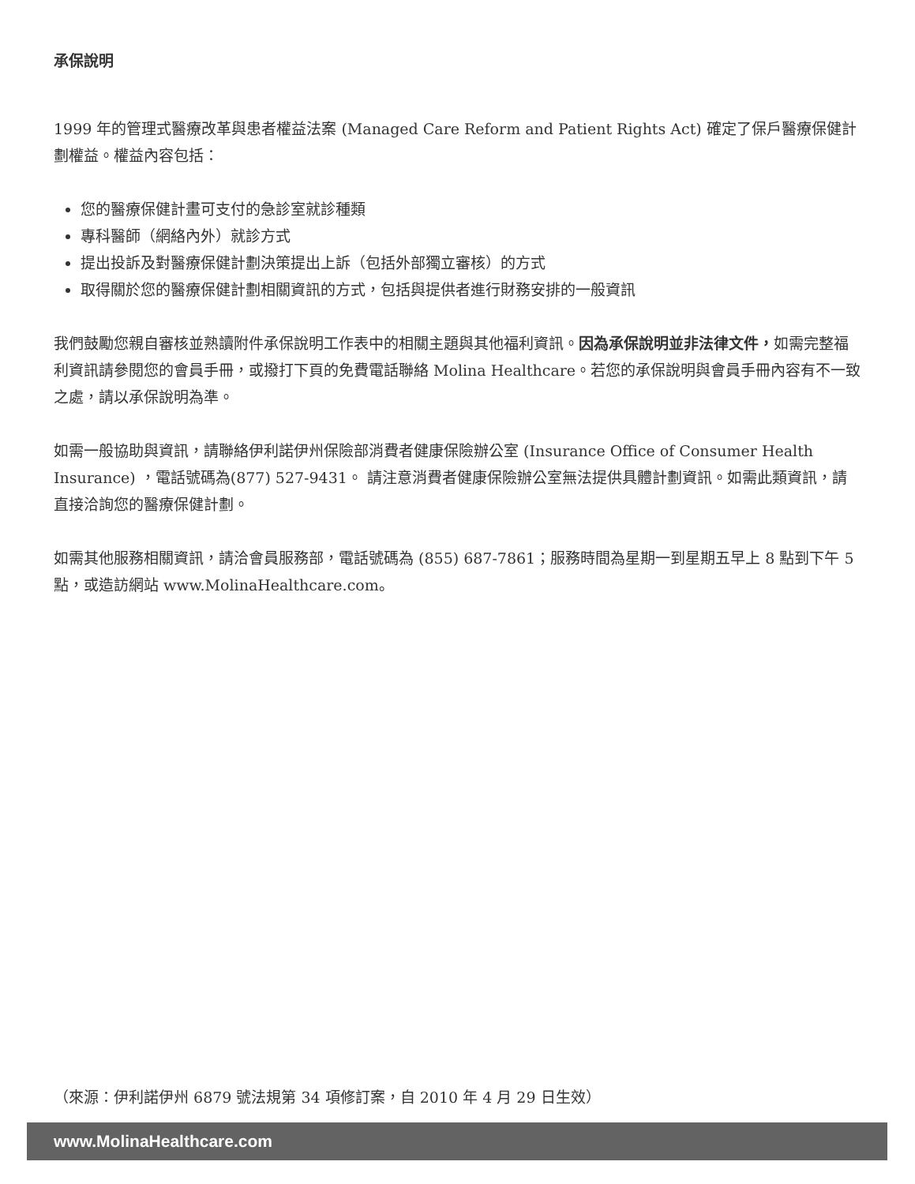承保說明
1999 年的管理式醫療改革與患者權益法案 (Managed Care Reform and Patient Rights Act) 確定了保戶醫療保健計劃權益。權益內容包括：
您的醫療保健計畫可支付的急診室就診種類
專科醫師（網絡內外）就診方式
提出投訴及對醫療保健計劃決策提出上訴（包括外部獨立審核）的方式
取得關於您的醫療保健計劃相關資訊的方式，包括與提供者進行財務安排的一般資訊
我們鼓勵您親自審核並熟讀附件承保說明工作表中的相關主題與其他福利資訊。因為承保說明並非法律文件，如需完整福利資訊請參閱您的會員手冊，或撥打下頁的免費電話聯絡 Molina Healthcare。若您的承保說明與會員手冊內容有不一致之處，請以承保說明為準。
如需一般協助與資訊，請聯絡伊利諾伊州保險部消費者健康保險辦公室 (Insurance Office of Consumer Health Insurance) ，電話號碼為(877) 527-9431。 請注意消費者健康保險辦公室無法提供具體計劃資訊。如需此類資訊，請直接洽詢您的醫療保健計劃。
如需其他服務相關資訊，請洽會員服務部，電話號碼為 (855) 687-7861；服務時間為星期一到星期五早上 8 點到下午 5 點，或造訪網站 www.MolinaHealthcare.com。
（來源：伊利諾伊州 6879 號法規第 34 項修訂案，自 2010 年 4 月 29 日生效）
www.MolinaHealthcare.com